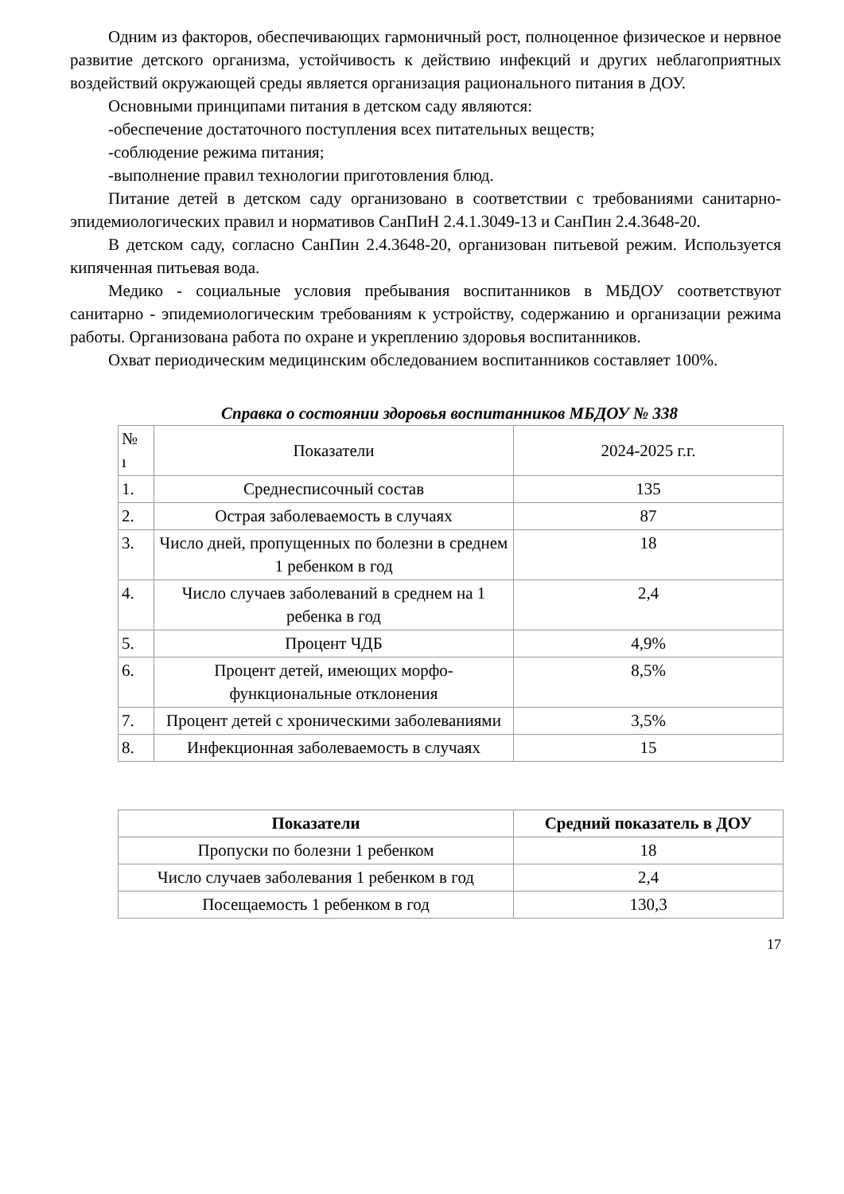Одним из факторов, обеспечивающих гармоничный рост, полноценное физическое и нервное развитие детского организма, устойчивость к действию инфекций и других неблагоприятных воздействий окружающей среды является организация рационального питания в ДОУ.
Основными принципами питания в детском саду являются:
-обеспечение достаточного поступления всех питательных веществ;
-соблюдение режима питания;
-выполнение правил технологии приготовления блюд.
Питание детей в детском саду организовано в соответствии с требованиями санитарно- эпидемиологических правил и нормативов СанПиН 2.4.1.3049-13 и СанПин 2.4.3648-20.
В детском саду, согласно СанПин 2.4.3648-20, организован питьевой режим. Используется кипяченная питьевая вода.
Медико - социальные условия пребывания воспитанников в МБДОУ соответствуют санитарно - эпидемиологическим требованиям к устройству, содержанию и организации режима работы. Организована работа по охране и укреплению здоровья воспитанников.
Охват периодическим медицинским обследованием воспитанников составляет 100%.
Справка о состоянии здоровья воспитанников МБДОУ № 338
| № ı | Показатели | 2024-2025 г.г. |
| 1. | Среднесписочный состав | 135 |
| 2. | Острая заболеваемость в случаях | 87 |
| 3. | Число дней, пропущенных по болезни в среднем 1 ребенком в год | 18 |
| 4. | Число случаев заболеваний в среднем на 1 ребенка в год | 2,4 |
| 5. | Процент ЧДБ | 4,9% |
| 6. | Процент детей, имеющих морфо-функциональные отклонения | 8,5% |
| 7. | Процент детей с хроническими заболеваниями | 3,5% |
| 8. | Инфекционная заболеваемость в случаях | 15 |
| Показатели | Средний показатель в ДОУ |
| --- | --- |
| Пропуски по болезни 1 ребенком | 18 |
| Число случаев заболевания 1 ребенком в год | 2,4 |
| Посещаемость 1 ребенком в год | 130,3 |
17